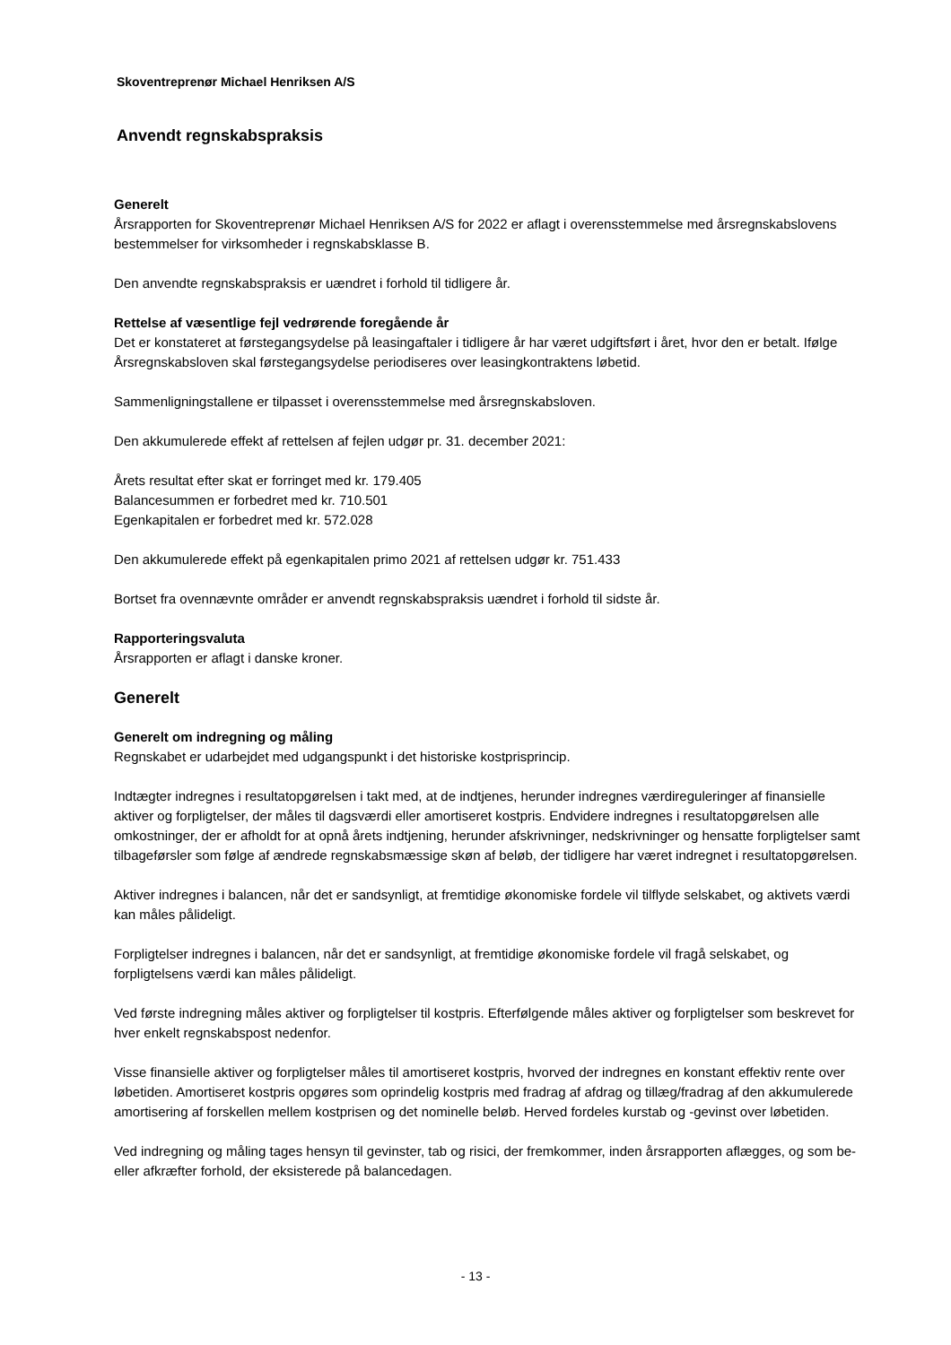Skoventreprenør Michael Henriksen A/S
Anvendt regnskabspraksis
Generelt
Årsrapporten for Skoventreprenør Michael Henriksen A/S for 2022 er aflagt i overensstemmelse med årsregnskabslovens bestemmelser for virksomheder i regnskabsklasse B.
Den anvendte regnskabspraksis er uændret i forhold til tidligere år.
Rettelse af væsentlige fejl vedrørende foregående år
Det er konstateret at førstegangsydelse på leasingaftaler i tidligere år har været udgiftsført i året, hvor den er betalt. Ifølge Årsregnskabsloven skal førstegangsydelse periodiseres over leasingkontraktens løbetid.
Sammenligningstallene er tilpasset i overensstemmelse med årsregnskabsloven.
Den akkumulerede effekt af rettelsen af fejlen udgør pr. 31. december 2021:
Årets resultat efter skat er forringet med kr. 179.405
Balancesummen er forbedret med kr. 710.501
Egenkapitalen er forbedret med kr. 572.028
Den akkumulerede effekt på egenkapitalen primo 2021 af rettelsen udgør kr. 751.433
Bortset fra ovennævnte områder er anvendt regnskabspraksis uændret i forhold til sidste år.
Rapporteringsvaluta
Årsrapporten er aflagt i danske kroner.
Generelt
Generelt om indregning og måling
Regnskabet er udarbejdet med udgangspunkt i det historiske kostprisprincip.
Indtægter indregnes i resultatopgørelsen i takt med, at de indtjenes, herunder indregnes værdireguleringer af finansielle aktiver og forpligtelser, der måles til dagsværdi eller amortiseret kostpris. Endvidere indregnes i resultatopgørelsen alle omkostninger, der er afholdt for at opnå årets indtjening, herunder afskrivninger, nedskrivninger og hensatte forpligtelser samt tilbageførsler som følge af ændrede regnskabsmæssige skøn af beløb, der tidligere har været indregnet i resultatopgørelsen.
Aktiver indregnes i balancen, når det er sandsynligt, at fremtidige økonomiske fordele vil tilflyde selskabet, og aktivets værdi kan måles pålideligt.
Forpligtelser indregnes i balancen, når det er sandsynligt, at fremtidige økonomiske fordele vil fragå selskabet, og forpligtelsens værdi kan måles pålideligt.
Ved første indregning måles aktiver og forpligtelser til kostpris. Efterfølgende måles aktiver og forpligtelser som beskrevet for hver enkelt regnskabspost nedenfor.
Visse finansielle aktiver og forpligtelser måles til amortiseret kostpris, hvorved der indregnes en konstant effektiv rente over løbetiden. Amortiseret kostpris opgøres som oprindelig kostpris med fradrag af afdrag og tillæg/fradrag af den akkumulerede amortisering af forskellen mellem kostprisen og det nominelle beløb. Herved fordeles kurstab og -gevinst over løbetiden.
Ved indregning og måling tages hensyn til gevinster, tab og risici, der fremkommer, inden årsrapporten aflægges, og som be- eller afkræfter forhold, der eksisterede på balancedagen.
- 13 -